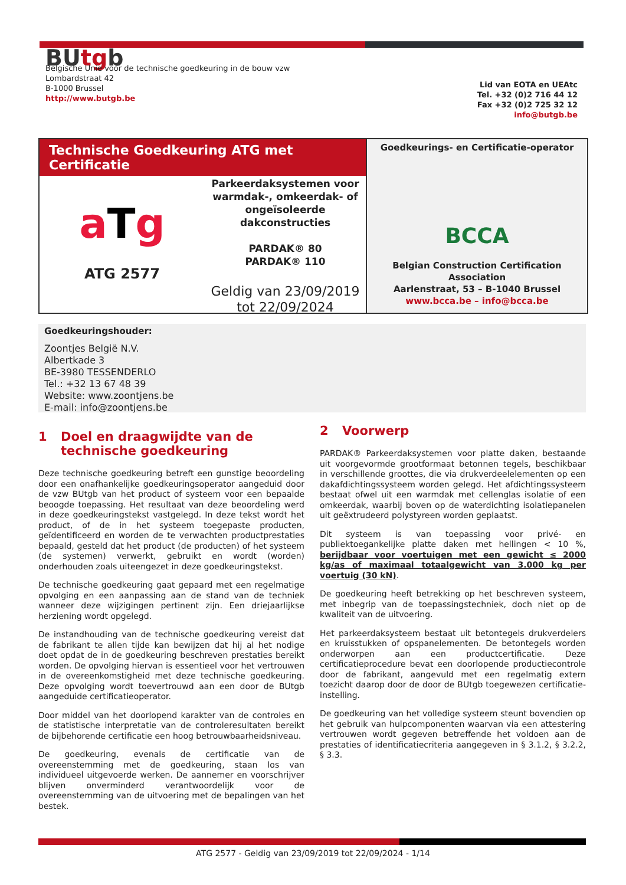BUtgb
Belgische Unie voor de technische goedkeuring in de bouw vzw
Lombardstraat 42
B-1000 Brussel
http://www.butgb.be
Lid van EOTA en UEAtc
Tel. +32 (0)2 716 44 12
Fax +32 (0)2 725 32 12
info@butgb.be
Technische Goedkeuring ATG met Certificatie
aTg
ATG 2577
Parkeerdaksystemen voor warmdak-, omkeerdak- of ongeïsoleerde dakconstructies
PARDAK® 80
PARDAK® 110
Geldig van 23/09/2019
tot 22/09/2024
Goedkeurings- en Certificatie-operator
BCCA
Belgian Construction Certification Association
Aarlenstraat, 53 – B-1040 Brussel
www.bcca.be – info@bcca.be
Goedkeuringshouder:
Zoontjes België N.V.
Albertkade 3
BE-3980 TESSENDERLO
Tel.: +32 13 67 48 39
Website: www.zoontjens.be
E-mail: info@zoontjens.be
1 Doel en draagwijdte van de technische goedkeuring
Deze technische goedkeuring betreft een gunstige beoordeling door een onafhankelijke goedkeuringsoperator aangeduid door de vzw BUtgb van het product of systeem voor een bepaalde beoogde toepassing. Het resultaat van deze beoordeling werd in deze goedkeuringstekst vastgelegd. In deze tekst wordt het product, of de in het systeem toegepaste producten, geïdentificeerd en worden de te verwachten productprestaties bepaald, gesteld dat het product (de producten) of het systeem (de systemen) verwerkt, gebruikt en wordt (worden) onderhouden zoals uiteengezet in deze goedkeuringstekst.
De technische goedkeuring gaat gepaard met een regelmatige opvolging en een aanpassing aan de stand van de techniek wanneer deze wijzigingen pertinent zijn. Een driejaarlijkse herziening wordt opgelegd.
De instandhouding van de technische goedkeuring vereist dat de fabrikant te allen tijde kan bewijzen dat hij al het nodige doet opdat de in de goedkeuring beschreven prestaties bereikt worden. De opvolging hiervan is essentieel voor het vertrouwen in de overeenkomstigheid met deze technische goedkeuring. Deze opvolging wordt toevertrouwd aan een door de BUtgb aangeduide certificatieoperator.
Door middel van het doorlopend karakter van de controles en de statistische interpretatie van de controleresultaten bereikt de bijbehorende certificatie een hoog betrouwbaarheidsniveau.
De goedkeuring, evenals de certificatie van de overeenstemming met de goedkeuring, staan los van individueel uitgevoerde werken. De aannemer en voorschrijver blijven onverminderd verantwoordelijk voor de overeenstemming van de uitvoering met de bepalingen van het bestek.
2 Voorwerp
PARDAK® Parkeerdaksystemen voor platte daken, bestaande uit voorgevormde grootformaat betonnen tegels, beschikbaar in verschillende groottes, die via drukverdeelelementen op een dakafdichtingssysteem worden gelegd. Het afdichtingssysteem bestaat ofwel uit een warmdak met cellenglas isolatie of een omkeerdak, waarbij boven op de waterdichting isolatiepanelen uit geëxtrudeerd polystyreen worden geplaatst.
Dit systeem is van toepassing voor privé- en publiektoegankelijke platte daken met hellingen < 10 %, berijdbaar voor voertuigen met een gewicht ≤ 2000 kg/as of maximaal totaalgewicht van 3.000 kg per voertuig (30 kN).
De goedkeuring heeft betrekking op het beschreven systeem, met inbegrip van de toepassingstechniek, doch niet op de kwaliteit van de uitvoering.
Het parkeerdaksysteem bestaat uit betontegels drukverdelers en kruisstukken of opspanelementen. De betontegels worden onderworpen aan een productcertificatie. Deze certificatieprocedure bevat een doorlopende productiecontrole door de fabrikant, aangevuld met een regelmatig extern toezicht daarop door de door de BUtgb toegewezen certificatie-instelling.
De goedkeuring van het volledige systeem steunt bovendien op het gebruik van hulpcomponenten waarvan via een attestering vertrouwen wordt gegeven betreffende het voldoen aan de prestaties of identificatiecriteria aangegeven in § 3.1.2, § 3.2.2, § 3.3.
ATG 2577 - Geldig van 23/09/2019 tot 22/09/2024 - 1/14